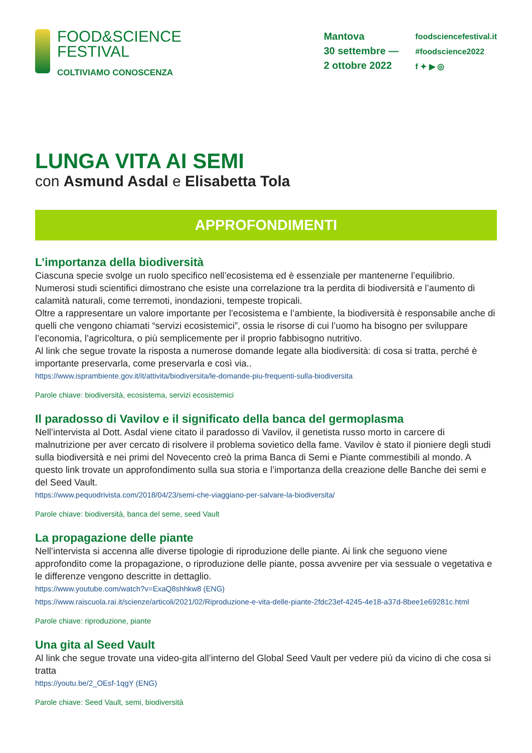FOOD&SCIENCE
FESTIVAL
COLTIVIAMO CONOSCENZA
Mantova
30 settembre —
2 ottobre 2022
foodsciencefestival.it
#foodscience2022
f ✦ ▶ ◎
LUNGA VITA AI SEMI
con Asmund Asdal e Elisabetta Tola
APPROFONDIMENTI
L’importanza della biodiversità
Ciascuna specie svolge un ruolo specifico nell’ecosistema ed è essenziale per mantenerne l’equilibrio.
Numerosi studi scientifici dimostrano che esiste una correlazione tra la perdita di biodiversità e l’aumento di calamità naturali, come terremoti, inondazioni, tempeste tropicali.
Oltre a rappresentare un valore importante per l’ecosistema e l’ambiente, la biodiversità è responsabile anche di quelli che vengono chiamati “servizi ecosistemici”, ossia le risorse di cui l’uomo ha bisogno per sviluppare l’economia, l’agricoltura, o più semplicemente per il proprio fabbisogno nutritivo.
Al link che segue trovate la risposta a numerose domande legate alla biodiversità: di cosa si tratta, perché è importante preservarla, come preservarla e così via..
https://www.isprambiente.gov.it/it/attivita/biodiversita/le-domande-piu-frequenti-sulla-biodiversita
Parole chiave: biodiversità, ecosistema, servizi ecosistemici
Il paradosso di Vavilov e il significato della banca del germoplasma
Nell’intervista al Dott. Asdal viene citato il paradosso di Vavilov, il genetista russo morto in carcere di malnutrizione per aver cercato di risolvere il problema sovietico della fame. Vavilov è stato il pioniere degli studi sulla biodiversità e nei primi del Novecento creò la prima Banca di Semi e Piante commestibili al mondo. A questo link trovate un approfondimento sulla sua storia e l’importanza della creazione delle Banche dei semi e del Seed Vault.
https://www.pequodrivista.com/2018/04/23/semi-che-viaggiano-per-salvare-la-biodiversita/
Parole chiave: biodiversità, banca del seme, seed Vault
La propagazione delle piante
Nell’intervista si accenna alle diverse tipologie di riproduzione delle piante. Ai link che seguono viene approfondito come la propagazione, o riproduzione delle piante, possa avvenire per via sessuale o vegetativa e le differenze vengono descritte in dettaglio.
https://www.youtube.com/watch?v=ExaQ8shhkw8 (ENG)
https://www.raiscuola.rai.it/scienze/articoli/2021/02/Riproduzione-e-vita-delle-piante-2fdc23ef-4245-4e18-a37d-8bee1e69281c.html
Parole chiave: riproduzione, piante
Una gita al Seed Vault
Al link che segue trovate una video-gita all’interno del Global Seed Vault per vedere più da vicino di che cosa si tratta
https://youtu.be/2_OEsf-1qgY (ENG)
Parole chiave: Seed Vault, semi, biodiversità